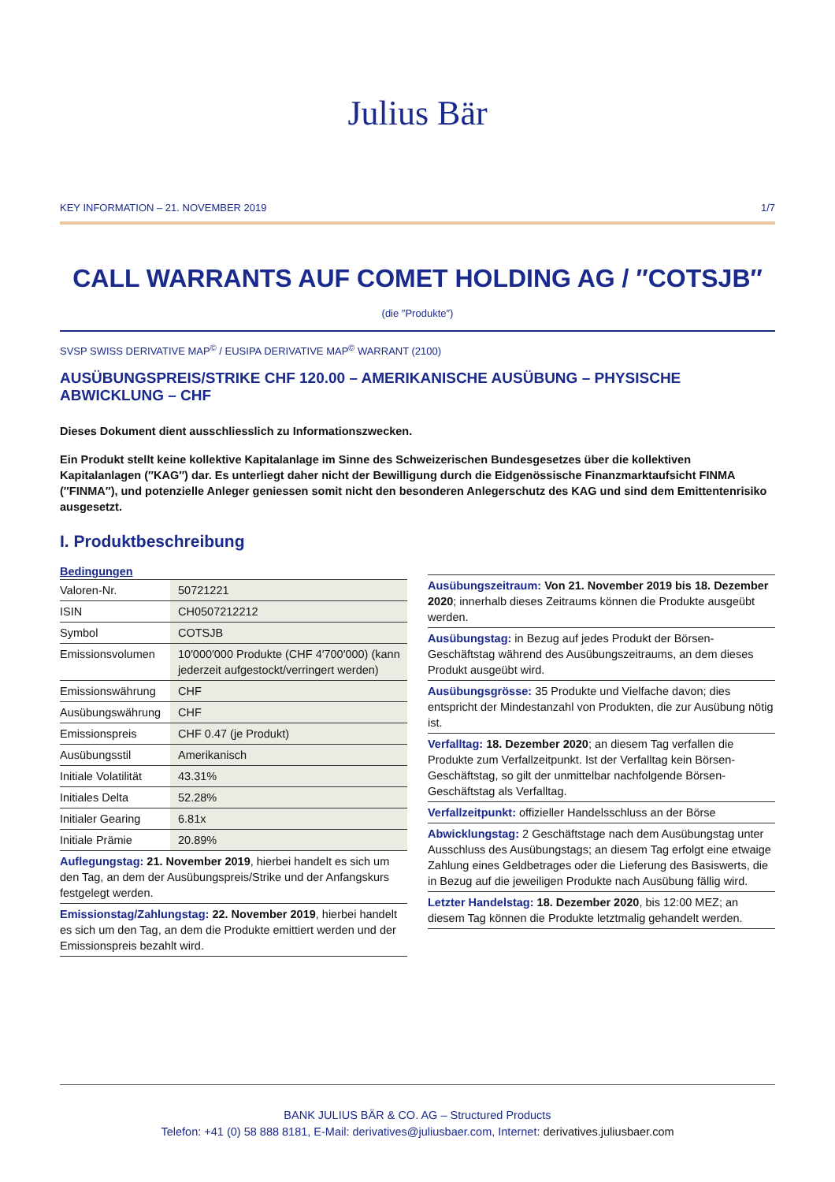Julius Bär
KEY INFORMATION – 21. NOVEMBER 2019 1/7
CALL WARRANTS AUF COMET HOLDING AG / ″COTSJB″
(die ″Produkte″)
SVSP SWISS DERIVATIVE MAP<sup>©</sup> / EUSIPA DERIVATIVE MAP<sup>©</sup> WARRANT (2100)
AUSÜBUNGSPREIS/STRIKE CHF 120.00 – AMERIKANISCHE AUSÜBUNG – PHYSISCHE ABWICKLUNG – CHF
Dieses Dokument dient ausschliesslich zu Informationszwecken.
Ein Produkt stellt keine kollektive Kapitalanlage im Sinne des Schweizerischen Bundesgesetzes über die kollektiven Kapitalanlagen (″KAG″) dar. Es unterliegt daher nicht der Bewilligung durch die Eidgenössische Finanzmarktaufsicht FINMA (″FINMA″), und potenzielle Anleger geniessen somit nicht den besonderen Anlegerschutz des KAG und sind dem Emittentenrisiko ausgesetzt.
I. Produktbeschreibung
| Bedingungen | |
| --- | --- |
| Valoren-Nr. | 50721221 |
| ISIN | CH0507212212 |
| Symbol | COTSJB |
| Emissionsvolumen | 10′000′000 Produkte (CHF 4′700′000) (kann jederzeit aufgestockt/verringert werden) |
| Emissionswährung | CHF |
| Ausübungswährung | CHF |
| Emissionspreis | CHF 0.47 (je Produkt) |
| Ausübungsstil | Amerikanisch |
| Initiale Volatilität | 43.31% |
| Initiales Delta | 52.28% |
| Initialer Gearing | 6.81x |
| Initiale Prämie | 20.89% |
Auflegungstag: 21. November 2019, hierbei handelt es sich um den Tag, an dem der Ausübungspreis/Strike und der Anfangskurs festgelegt werden.
Emissionstag/Zahlungstag: 22. November 2019, hierbei handelt es sich um den Tag, an dem die Produkte emittiert werden und der Emissionspreis bezahlt wird.
Ausübungszeitraum: Von 21. November 2019 bis 18. Dezember 2020; innerhalb dieses Zeitraums können die Produkte ausgeübt werden.
Ausübungstag: in Bezug auf jedes Produkt der Börsen-Geschäftstag während des Ausübungszeitraums, an dem dieses Produkt ausgeübt wird.
Ausübungsgrösse: 35 Produkte und Vielfache davon; dies entspricht der Mindestanzahl von Produkten, die zur Ausübung nötig ist.
Verfalltag: 18. Dezember 2020; an diesem Tag verfallen die Produkte zum Verfallzeitpunkt. Ist der Verfalltag kein Börsen-Geschäftstag, so gilt der unmittelbar nachfolgende Börsen-Geschäftstag als Verfalltag.
Verfallzeitpunkt: offizieller Handelsschluss an der Börse
Abwicklungstag: 2 Geschäftstage nach dem Ausübungstag unter Ausschluss des Ausübungstags; an diesem Tag erfolgt eine etwaige Zahlung eines Geldbetrages oder die Lieferung des Basiswerts, die in Bezug auf die jeweiligen Produkte nach Ausübung fällig wird.
Letzter Handelstag: 18. Dezember 2020, bis 12:00 MEZ; an diesem Tag können die Produkte letztmalig gehandelt werden.
BANK JULIUS BÄR & CO. AG – Structured Products
Telefon: +41 (0) 58 888 8181, E-Mail: derivatives@juliusbaer.com, Internet: derivatives.juliusbaer.com